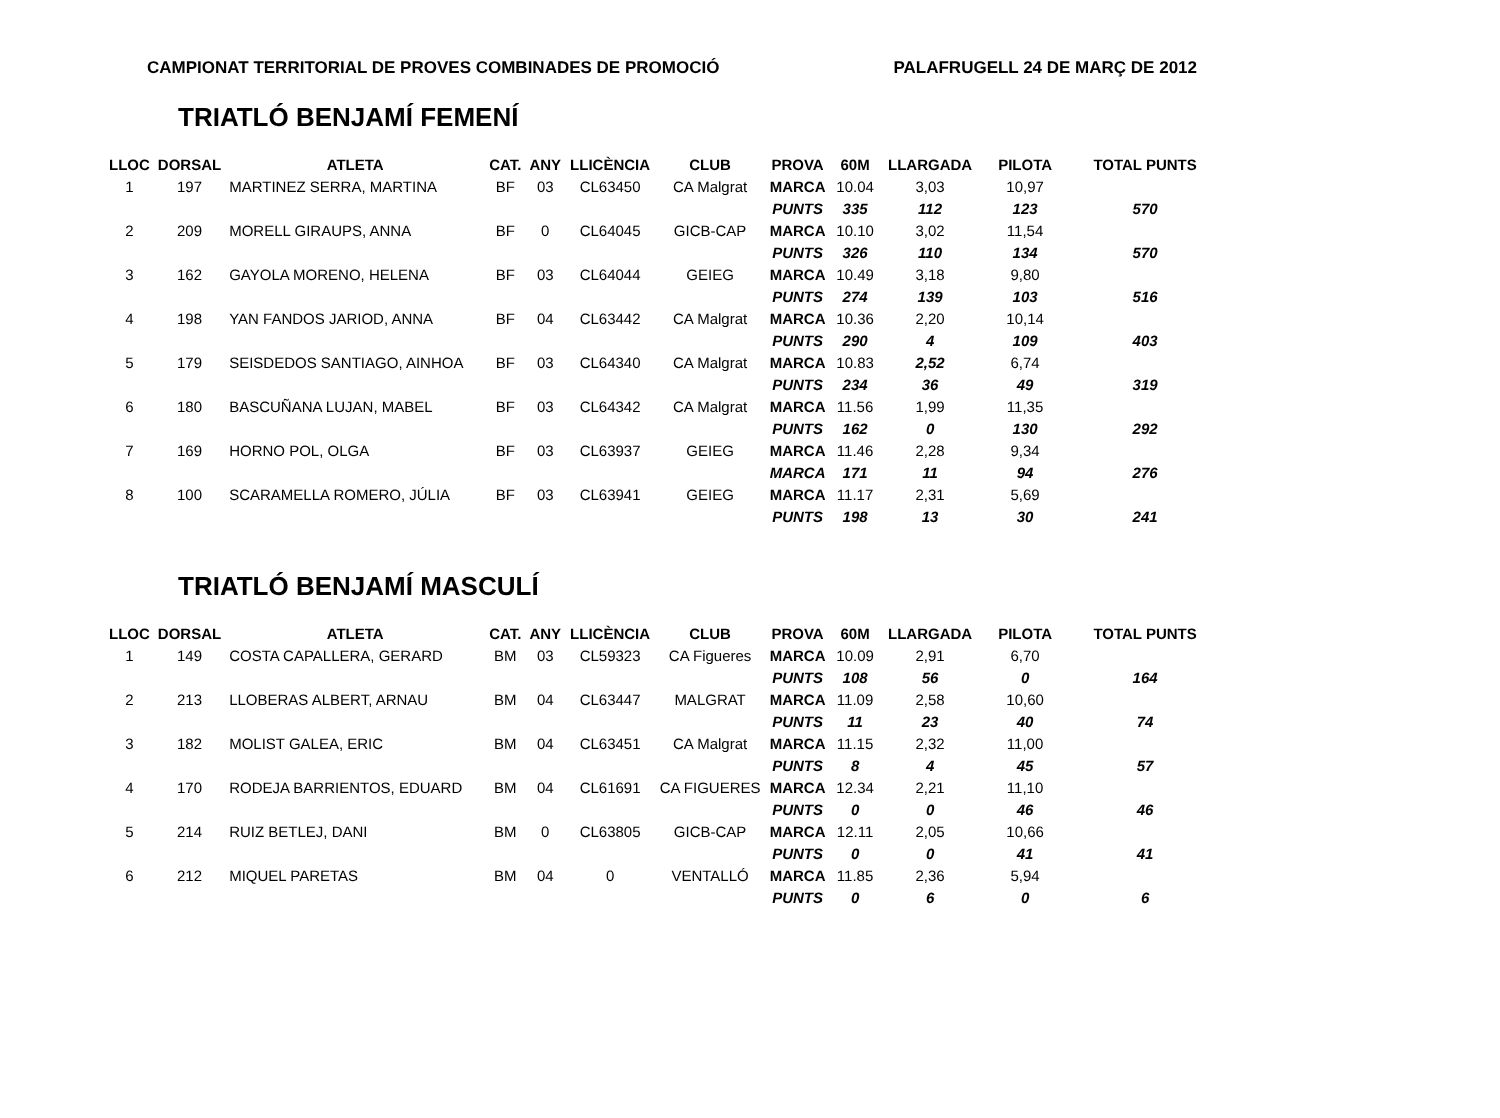CAMPIONAT TERRITORIAL DE PROVES COMBINADES DE PROMOCIÓ PALAFRUGELL 24 DE MARÇ DE 2012
TRIATLÓ BENJAMÍ FEMENÍ
| LLOC | DORSAL | ATLETA | CAT. | ANY | LLICÈNCIA | CLUB | PROVA | 60M | LLARGADA | PILOTA | TOTAL PUNTS |
| --- | --- | --- | --- | --- | --- | --- | --- | --- | --- | --- | --- |
| 1 | 197 | MARTINEZ SERRA, MARTINA | BF | 03 | CL63450 | CA Malgrat | MARCA | 10.04 | 3,03 | 10,97 | |
| | | | | | | | PUNTS | 335 | 112 | 123 | 570 |
| 2 | 209 | MORELL GIRAUPS, ANNA | BF | 0 | CL64045 | GICB-CAP | MARCA | 10.10 | 3,02 | 11,54 | |
| | | | | | | | PUNTS | 326 | 110 | 134 | 570 |
| 3 | 162 | GAYOLA MORENO, HELENA | BF | 03 | CL64044 | GEIEG | MARCA | 10.49 | 3,18 | 9,80 | |
| | | | | | | | PUNTS | 274 | 139 | 103 | 516 |
| 4 | 198 | YAN FANDOS JARIOD, ANNA | BF | 04 | CL63442 | CA Malgrat | MARCA | 10.36 | 2,20 | 10,14 | |
| | | | | | | | PUNTS | 290 | 4 | 109 | 403 |
| 5 | 179 | SEISDEDOS SANTIAGO, AINHOA | BF | 03 | CL64340 | CA Malgrat | MARCA | 10.83 | 2,52 | 6,74 | |
| | | | | | | | PUNTS | 234 | 36 | 49 | 319 |
| 6 | 180 | BASCUÑANA LUJAN, MABEL | BF | 03 | CL64342 | CA Malgrat | MARCA | 11.56 | 1,99 | 11,35 | |
| | | | | | | | PUNTS | 162 | 0 | 130 | 292 |
| 7 | 169 | HORNO POL, OLGA | BF | 03 | CL63937 | GEIEG | MARCA | 11.46 | 2,28 | 9,34 | |
| | | | | | | | MARCA | 171 | 11 | 94 | 276 |
| 8 | 100 | SCARAMELLA ROMERO, JÚLIA | BF | 03 | CL63941 | GEIEG | MARCA | 11.17 | 2,31 | 5,69 | |
| | | | | | | | PUNTS | 198 | 13 | 30 | 241 |
TRIATLÓ BENJAMÍ MASCULÍ
| LLOC | DORSAL | ATLETA | CAT. | ANY | LLICÈNCIA | CLUB | PROVA | 60M | LLARGADA | PILOTA | TOTAL PUNTS |
| --- | --- | --- | --- | --- | --- | --- | --- | --- | --- | --- | --- |
| 1 | 149 | COSTA CAPALLERA, GERARD | BM | 03 | CL59323 | CA Figueres | MARCA | 10.09 | 2,91 | 6,70 | |
| | | | | | | | PUNTS | 108 | 56 | 0 | 164 |
| 2 | 213 | LLOBERAS ALBERT, ARNAU | BM | 04 | CL63447 | MALGRAT | MARCA | 11.09 | 2,58 | 10,60 | |
| | | | | | | | PUNTS | 11 | 23 | 40 | 74 |
| 3 | 182 | MOLIST GALEA, ERIC | BM | 04 | CL63451 | CA Malgrat | MARCA | 11.15 | 2,32 | 11,00 | |
| | | | | | | | PUNTS | 8 | 4 | 45 | 57 |
| 4 | 170 | RODEJA BARRIENTOS, EDUARD | BM | 04 | CL61691 | CA FIGUERES | MARCA | 12.34 | 2,21 | 11,10 | |
| | | | | | | | PUNTS | 0 | 0 | 46 | 46 |
| 5 | 214 | RUIZ BETLEJ, DANI | BM | 0 | CL63805 | GICB-CAP | MARCA | 12.11 | 2,05 | 10,66 | |
| | | | | | | | PUNTS | 0 | 0 | 41 | 41 |
| 6 | 212 | MIQUEL PARETAS | BM | 04 | 0 | VENTALLÓ | MARCA | 11.85 | 2,36 | 5,94 | |
| | | | | | | | PUNTS | 0 | 6 | 0 | 6 |